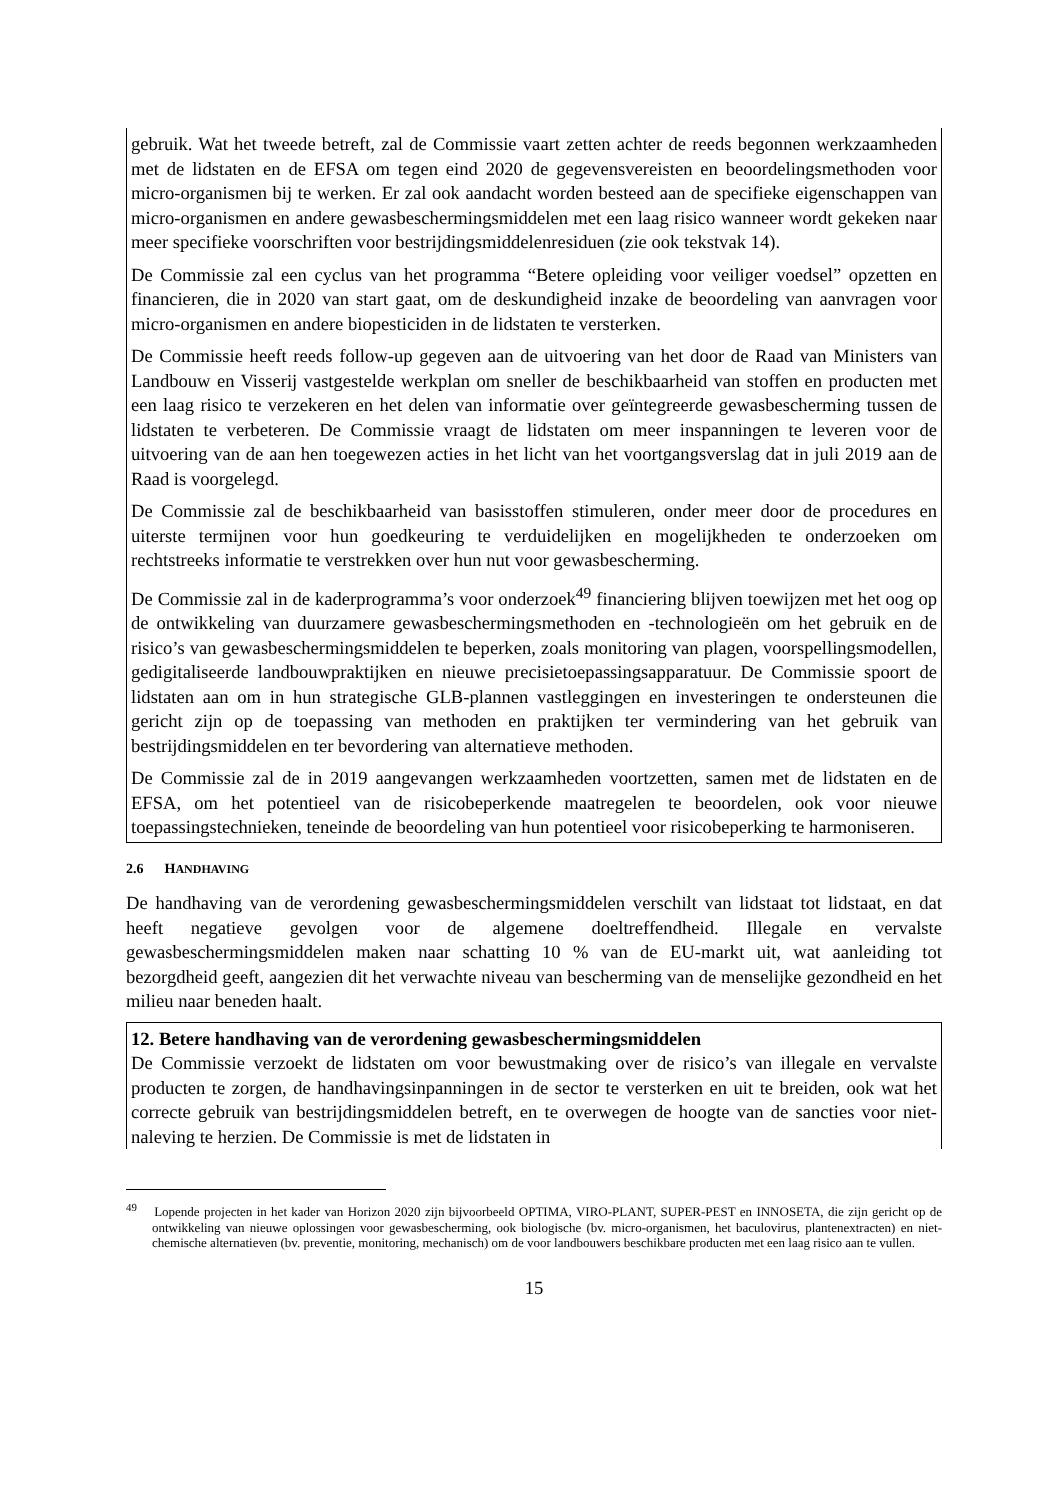gebruik. Wat het tweede betreft, zal de Commissie vaart zetten achter de reeds begonnen werkzaamheden met de lidstaten en de EFSA om tegen eind 2020 de gegevensvereisten en beoordelingsmethoden voor micro-organismen bij te werken. Er zal ook aandacht worden besteed aan de specifieke eigenschappen van micro-organismen en andere gewasbeschermingsmiddelen met een laag risico wanneer wordt gekeken naar meer specifieke voorschriften voor bestrijdingsmiddelenresiduen (zie ook tekstvak 14).
De Commissie zal een cyclus van het programma “Betere opleiding voor veiliger voedsel” opzetten en financieren, die in 2020 van start gaat, om de deskundigheid inzake de beoordeling van aanvragen voor micro-organismen en andere biopesticiden in de lidstaten te versterken.
De Commissie heeft reeds follow-up gegeven aan de uitvoering van het door de Raad van Ministers van Landbouw en Visserij vastgestelde werkplan om sneller de beschikbaarheid van stoffen en producten met een laag risico te verzekeren en het delen van informatie over geïntegreerde gewasbescherming tussen de lidstaten te verbeteren. De Commissie vraagt de lidstaten om meer inspanningen te leveren voor de uitvoering van de aan hen toegewezen acties in het licht van het voortgangsverslag dat in juli 2019 aan de Raad is voorgelegd.
De Commissie zal de beschikbaarheid van basisstoffen stimuleren, onder meer door de procedures en uiterste termijnen voor hun goedkeuring te verduidelijken en mogelijkheden te onderzoeken om rechtstreeks informatie te verstrekken over hun nut voor gewasbescherming.
De Commissie zal in de kaderprogramma’s voor onderzoek<sup>49</sup> financiering blijven toewijzen met het oog op de ontwikkeling van duurzamere gewasbeschermingsmethoden en -technologieën om het gebruik en de risico’s van gewasbeschermingsmiddelen te beperken, zoals monitoring van plagen, voorspellingsmodellen, gedigitaliseerde landbouwpraktijken en nieuwe precisietoepassingsapparatuur. De Commissie spoort de lidstaten aan om in hun strategische GLB-plannen vastleggingen en investeringen te ondersteunen die gericht zijn op de toepassing van methoden en praktijken ter vermindering van het gebruik van bestrijdingsmiddelen en ter bevordering van alternatieve methoden.
De Commissie zal de in 2019 aangevangen werkzaamheden voortzetten, samen met de lidstaten en de EFSA, om het potentieel van de risicobeperkende maatregelen te beoordelen, ook voor nieuwe toepassingstechnieken, teneinde de beoordeling van hun potentieel voor risicobeperking te harmoniseren.
2.6 HANDHAVING
De handhaving van de verordening gewasbeschermingsmiddelen verschilt van lidstaat tot lidstaat, en dat heeft negatieve gevolgen voor de algemene doeltreffendheid. Illegale en vervalste gewasbeschermingsmiddelen maken naar schatting 10 % van de EU-markt uit, wat aanleiding tot bezorgdheid geeft, aangezien dit het verwachte niveau van bescherming van de menselijke gezondheid en het milieu naar beneden haalt.
12. Betere handhaving van de verordening gewasbeschermingsmiddelen
De Commissie verzoekt de lidstaten om voor bewustmaking over de risico’s van illegale en vervalste producten te zorgen, de handhavingsinpanningen in de sector te versterken en uit te breiden, ook wat het correcte gebruik van bestrijdingsmiddelen betreft, en te overwegen de hoogte van de sancties voor niet-naleving te herzien. De Commissie is met de lidstaten in
<sup>49</sup> Lopende projecten in het kader van Horizon 2020 zijn bijvoorbeeld OPTIMA, VIRO-PLANT, SUPER-PEST en INNOSETA, die zijn gericht op de ontwikkeling van nieuwe oplossingen voor gewasbescherming, ook biologische (bv. micro-organismen, het baculovirus, plantenextracten) en niet-chemische alternatieven (bv. preventie, monitoring, mechanisch) om de voor landbouwers beschikbare producten met een laag risico aan te vullen.
15